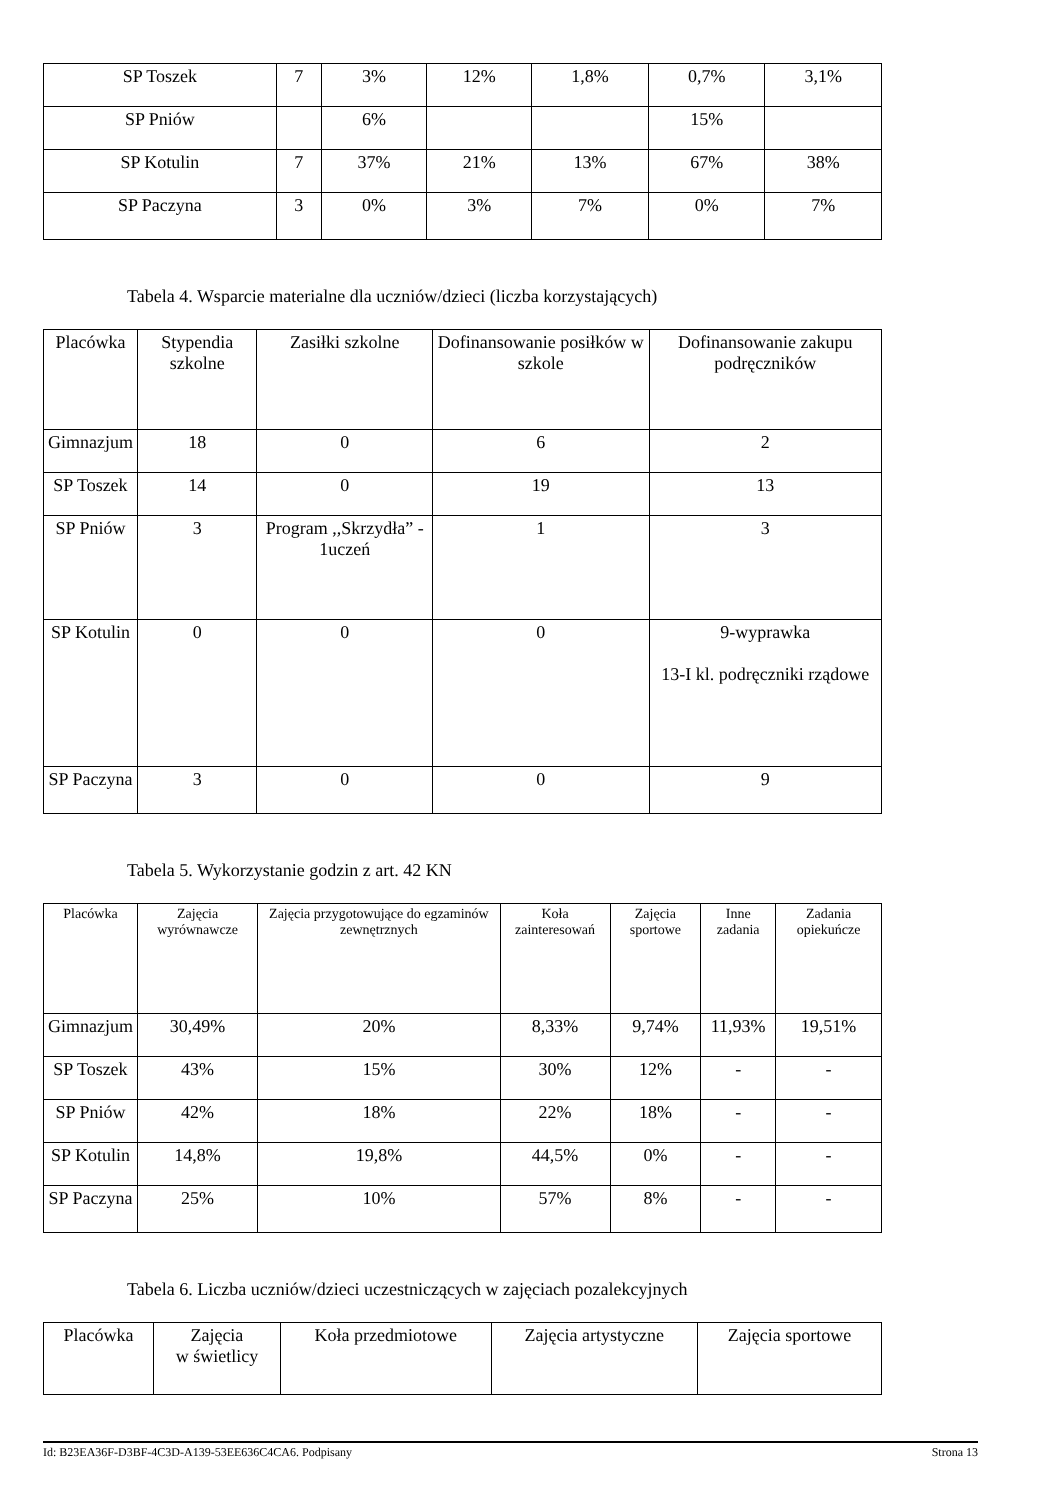| SP Toszek | 7 | 3% | 12% | 1,8% | 0,7% | 3,1% |
| SP Pniów | | 6% | | | 15% | |
| SP Kotulin | 7 | 37% | 21% | 13% | 67% | 38% |
| SP Paczyna | 3 | 0% | 3% | 7% | 0% | 7% |
Tabela 4. Wsparcie materialne dla uczniów/dzieci (liczba korzystających)
| Placówka | Stypendia szkolne | Zasiłki szkolne | Dofinansowanie posiłków w szkole | Dofinansowanie zakupu podręczników |
| Gimnazjum | 18 | 0 | 6 | 2 |
| SP Toszek | 14 | 0 | 19 | 13 |
| SP Pniów | 3 | Program ,,Skrzydła” - 1uczeń | 1 | 3 |
| SP Kotulin | 0 | 0 | 0 | 9-wyprawka 13-I kl. podręczniki rządowe |
| SP Paczyna | 3 | 0 | 0 | 9 |
Tabela 5. Wykorzystanie godzin z art. 42 KN
| Placówka | Zajęcia wyrównawcze | Zajęcia przygotowujące do egzaminów zewnętrznych | Koła zainteresowań | Zajęcia sportowe | Inne zadania | Zadania opiekuńcze |
| Gimnazjum | 30,49% | 20% | 8,33% | 9,74% | 11,93% | 19,51% |
| SP Toszek | 43% | 15% | 30% | 12% | - | - |
| SP Pniów | 42% | 18% | 22% | 18% | - | - |
| SP Kotulin | 14,8% | 19,8% | 44,5% | 0% | - | - |
| SP Paczyna | 25% | 10% | 57% | 8% | - | - |
Tabela 6. Liczba uczniów/dzieci uczestniczących w zajęciach pozalekcyjnych
| Placówka | Zajęcia w świetlicy | Koła przedmiotowe | Zajęcia artystyczne | Zajęcia sportowe |
Id: B23EA36F-D3BF-4C3D-A139-53EE636C4CA6. Podpisany Strona 13